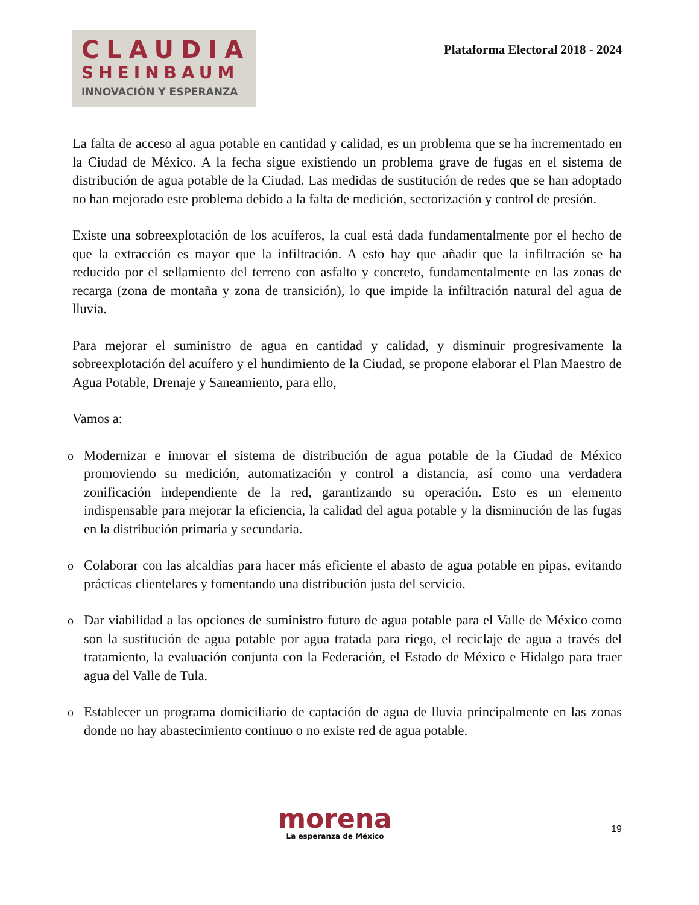CLAUDIA
SHEINBAUM
INNOVACIÓN Y ESPERANZA
Plataforma Electoral 2018 - 2024
La falta de acceso al agua potable en cantidad y calidad, es un problema que se ha incrementado en la Ciudad de México. A la fecha sigue existiendo un problema grave de fugas en el sistema de distribución de agua potable de la Ciudad. Las medidas de sustitución de redes que se han adoptado no han mejorado este problema debido a la falta de medición, sectorización y control de presión.
Existe una sobreexplotación de los acuíferos, la cual está dada fundamentalmente por el hecho de que la extracción es mayor que la infiltración. A esto hay que añadir que la infiltración se ha reducido por el sellamiento del terreno con asfalto y concreto, fundamentalmente en las zonas de recarga (zona de montaña y zona de transición), lo que impide la infiltración natural del agua de lluvia.
Para mejorar el suministro de agua en cantidad y calidad, y disminuir progresivamente la sobreexplotación del acuífero y el hundimiento de la Ciudad, se propone elaborar el Plan Maestro de Agua Potable, Drenaje y Saneamiento, para ello,
Vamos a:
o Modernizar e innovar el sistema de distribución de agua potable de la Ciudad de México promoviendo su medición, automatización y control a distancia, así como una verdadera zonificación independiente de la red, garantizando su operación. Esto es un elemento indispensable para mejorar la eficiencia, la calidad del agua potable y la disminución de las fugas en la distribución primaria y secundaria.
o Colaborar con las alcaldías para hacer más eficiente el abasto de agua potable en pipas, evitando prácticas clientelares y fomentando una distribución justa del servicio.
o Dar viabilidad a las opciones de suministro futuro de agua potable para el Valle de México como son la sustitución de agua potable por agua tratada para riego, el reciclaje de agua a través del tratamiento, la evaluación conjunta con la Federación, el Estado de México e Hidalgo para traer agua del Valle de Tula.
o Establecer un programa domiciliario de captación de agua de lluvia principalmente en las zonas donde no hay abastecimiento continuo o no existe red de agua potable.
morena
La esperanza de México
19